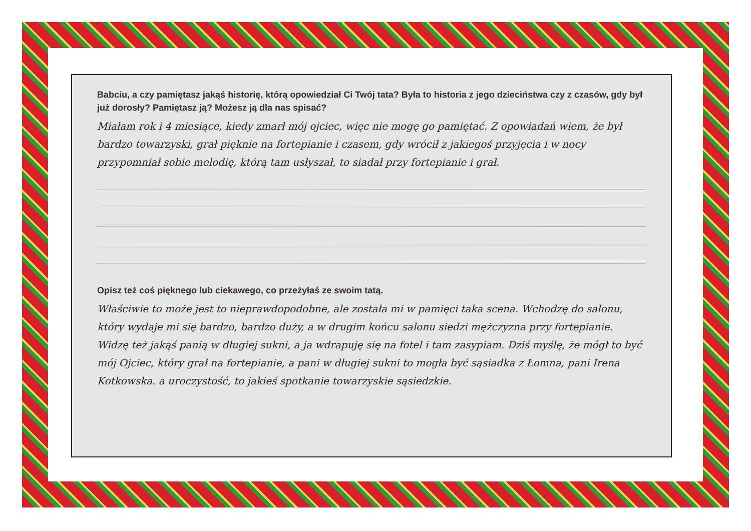Babciu, a czy pamiętasz jakąś historię, którą opowiedział Ci Twój tata? Była to historia z jego dzieciństwa czy z czasów, gdy był już dorosły? Pamiętasz ją? Możesz ją dla nas spisać?
Miałam rok i 4 miesiące, kiedy zmarł mój ojciec, więc nie mogę go pamiętać. Z opowiadań wiem, że był bardzo towarzyski, grał pięknie na fortepianie i czasem, gdy wrócił z jakiegoś przyjęcia i w nocy przypomniał sobie melodię, którą tam usłyszał, to siadał przy fortepianie i grał.
Opisz też coś pięknego lub ciekawego, co przeżyłaś ze swoim tatą.
Właściwie to może jest to nieprawdopodobne, ale została mi w pamięci taka scena. Wchodzę do salonu, który wydaje mi się bardzo, bardzo duży, a w drugim końcu salonu siedzi mężczyzna przy fortepianie. Widzę też jakąś panią w długiej sukni, a ja wdrapuję się na fotel i tam zasypiam. Dziś myślę, że mógł to być mój Ojciec, który grał na fortepianie, a pani w długiej sukni to mogła być sąsiadka z Łomna, pani Irena Kotkowska. a uroczystość, to jakieś spotkanie towarzyskie sąsiedzkie.